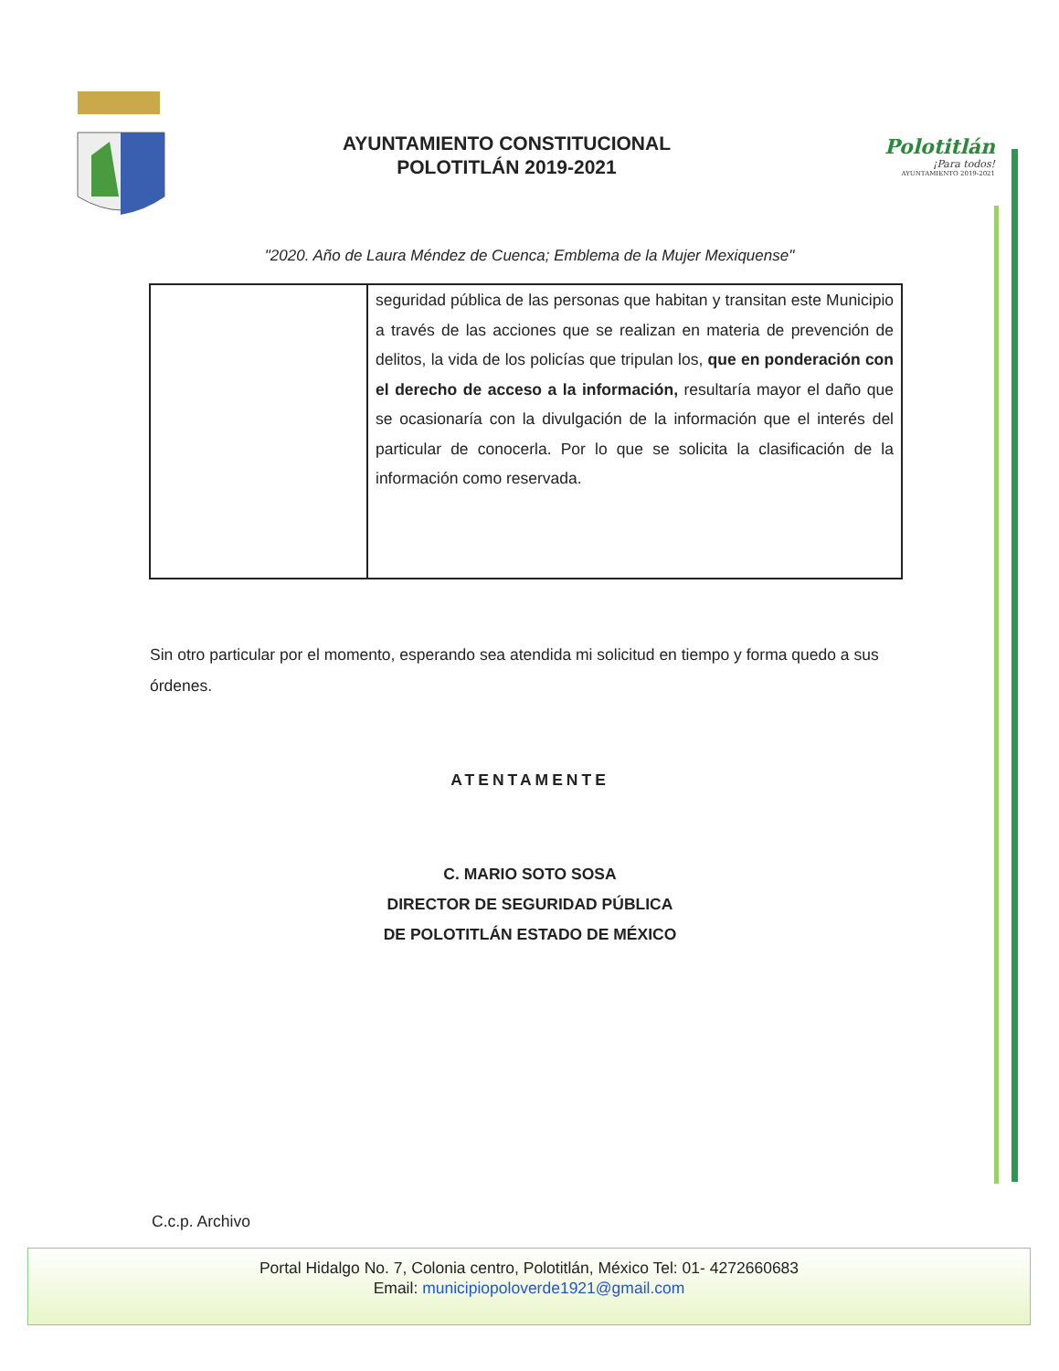AYUNTAMIENTO CONSTITUCIONAL
POLOTITLÁN 2019-2021
Polotitlán
¡Para todos!
AYUNTAMIENTO 2019-2021
"2020. Año de Laura Méndez de Cuenca; Emblema de la Mujer Mexiquense"
| | seguridad pública de las personas que habitan y transitan este Municipio a través de las acciones que se realizan en materia de prevención de delitos, la vida de los policías que tripulan los, que en ponderación con el derecho de acceso a la información, resultaría mayor el daño que se ocasionaría con la divulgación de la información que el interés del particular de conocerla. Por lo que se solicita la clasificación de la información como reservada. |
Sin otro particular por el momento, esperando sea atendida mi solicitud en tiempo y forma quedo a sus órdenes.
ATENTAMENTE
C. MARIO SOTO SOSA
DIRECTOR DE SEGURIDAD PÚBLICA
DE POLOTITLÁN ESTADO DE MÉXICO
C.c.p. Archivo
Portal Hidalgo No. 7, Colonia centro, Polotitlán, México Tel: 01- 4272660683
Email: municipiopoloverde1921@gmail.com